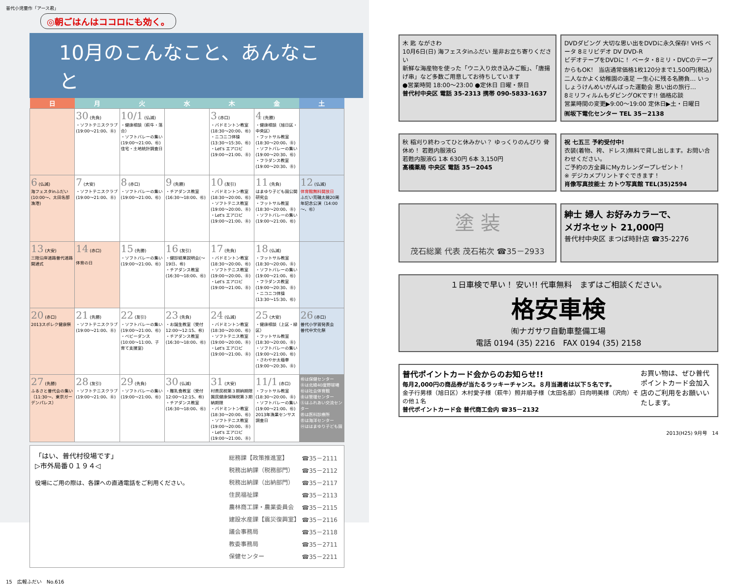普代小児童作「アース君」
◎朝ごはんはココロにも効く。
10月のこんなこと、あんなこと
| 日 | 月 | 火 | 水 | 木 | 金 | 土 |
| --- | --- | --- | --- | --- | --- | --- |
| | 30 (先負) ・ソフトテニスクラブ(19:00～21:00、Ⓑ) | 10/1 (仏滅) ・健康相談（萩牛・落合） ・ソフトバレーの集い(19:00～21:00、㊓) 住宅・土地統計調査日 | | 3 (赤口) ・バドミントン教室(18:30～20:00、㊓) ・ニコニコ体操(13:30～15:30、㊓) ・Let's エアロビ(19:00～21:00、Ⓑ) | 4 (先勝) ・健康相談（旭日区・中央区） ・フットサル教室(18:30～20:00、Ⓑ) ・ソフトバレーの集い(19:00～20:30、㊓) ・フラダンス教室(19:00～20:30、Ⓑ) | |
| 6 (仏滅) 海フェスタinふだい(10:00～、太田名部漁港) | 7 (大安) ・ソフトテニスクラブ(19:00～21:00、Ⓑ) | 8 (赤口) ・ソフトバレーの集い(19:00～21:00、㊓) | 9 (先勝) ・チアダンス教室(16:30～18:00、㊓) | 10 (友引) ・バドミントン教室(18:30～20:00、㊓) ・ソフトテニス教室(19:00～20:00、Ⓑ) ・Let's エアロビ(19:00～21:00、Ⓑ) | 11 (先負) はまゆり子ども園公開研究会 ・フットサル教室(18:30～20:00、Ⓑ) ・ソフトバレーの集い(19:00～21:00、㊓) | 12 (仏滅) 体育館無料開放日 ふだい荒磯太鼓20周年記念公演（14:00～、㊓） |
| 13 (大安) 三陸沿岸道路普代道路開通式 | 14 (赤口) 体育の日 | 15 (先勝) ・ソフトバレーの集い(19:00～21:00、㊓) | 16 (友引) ・健診結果説明会(～19日、㊗) ・チアダンス教室(16:30～18:00、㊓) | 17 (先負) ・バドミントン教室(18:30～20:00、㊓) ・ソフトテニス教室(19:00～20:00、Ⓑ) ・Let's エアロビ(19:00～21:00、Ⓑ) | 18 (仏滅) ・フットサル教室(18:30～20:00、Ⓑ) ・ソフトバレーの集い(19:00～21:00、㊓) ・フラダンス教室(19:00～20:30、Ⓑ) ・ニコニコ体操(13:30～15:30、㊓) | |
| 20 (赤口) 2013スポレク健康祭 | 21 (先勝) ・ソフトテニスクラブ(19:00～21:00、Ⓑ) | 22 (友引) ・ソフトバレーの集い(19:00～21:00、㊓) ・ベビーダンス(10:00～11:00、子育て支援室) | 23 (先負) ・お誕生教室（受付12:00～12:15、㊗) ・チアダンス教室(16:30～18:00、㊓) | 24 (仏滅) ・バドミントン教室(18:30～20:00、㊓) ・ソフトテニス教室(19:00～20:00、Ⓑ) ・Let's エアロビ(19:00～21:00、Ⓑ) | 25 (大安) ・健康相談（上区・緑区） ・フットサル教室(18:30～20:00、Ⓑ) ・ソフトバレーの集い(19:00～21:00、㊓) ・さわやか太極拳(19:00～20:30、Ⓑ) | 26 (赤口) 普代小学習発表会 普代中文化祭 |
| 27 (先勝) ふるさと普代会の集い（11:30～、東京ガーデンパレス） | 28 (友引) ・ソフトテニスクラブ(19:00～21:00、Ⓑ) | 29 (先負) ・ソフトバレーの集い(19:00～21:00、㊓) | 30 (仏滅) ・離乳食教室（受付12:00～12:15、㊗) ・チアダンス教室(16:30～18:00、㊓) | 31 (大安) 村県民税第３期納期限 国民健康保険税第３期納期限 ・バドミントン教室(18:30～20:00、㊓) ・ソフトテニス教室(19:00～20:00、Ⓑ) ・Let's エアロビ(19:00～21:00、Ⓑ) | 11/1 (赤口) ・フットサル教室(18:30～20:00、Ⓑ) ・ソフトバレーの集い(19:00～21:00、㊓) 2013年漁業センサス調査日 | ㊗は保健センター Ⓑは北緯40度野球場 ㊓は社会体育館 ㊎は管理センター Ⓢはふれあい交流センター ㊩は医科診療所 ㊧は海洋センター Ⓗははまゆり子ども園 |
「はい、普代村役場です」
▷市外局番０１９４◁
役場にご用の際は、各課への直通電話をご利用ください。
| 総務課【政策推進室】 | ☎35－2111 |
| 税務出納課（税務部門） | ☎35－2112 |
| 税務出納課（出納部門） | ☎35－2117 |
| 住民福祉課 | ☎35－2113 |
| 農林商工課・農業委員会 | ☎35－2115 |
| 建設水産課【震災復興室】 | ☎35－2116 |
| 議会事務局 | ☎35－2118 |
| 教委事務局 | ☎35－2711 |
| 保健センター | ☎35－2211 |
15　広報ふだい　No.616
木 匙 ながさわ
10月6日(日) 海フェスタinふだい 是非お立ち寄りください
新鮮な海産物を使った「ウニ入り炊き込みご飯」、「唐揚げ串」など多数ご用意してお待ちしています
●営業時間 18:00～23:00 ●定休日 日曜・祭日
普代村中央区 電話 35-2313 携帯 090-5833-1637
DVDダビング 大切な思い出をDVDに永久保存! VHS ベータ 8ミリビデオ DV DVD-R
ビデオテープをDVDに！ ベータ・8ミリ・DVCのテープからもOK！ 当店通常価格1枚120分まで1,500円(税込)
二人なかよく幼稚園の遠足 一生心に残る名勝負… いっしょうけんめいがんばった運動会 思い出の旅行…
8ミリフィルムもダビングOKです!! 価格応談
営業時間の変更▶9:00～19:00 定休日▶土・日曜日
㈲坂下電化センター TEL 35－2138
秋 稲刈り終わってひと休みかい？ ゆっくりのんびり 骨休め！ 若甦内服液G
若甦内服液G 1本 630円 6本 3,150円
髙橋薬局 中央区 電話 35－2045
祝 七五三 予約受付中!
衣装(着物、袴、ドレス)無料で貸し出します。お問い合わせください。
ご予約の方全員にMyカレンダープレゼント！
※ デジカメプリントすぐできます！
肖像写真技能士 カトウ写真館 TEL(35)2594
塗 装
茂石総業 代表 茂石祐次 ☎35－2933
紳士 婦人 お好みカラーで、
メガネセット 21,000円
普代村中央区 まつば時計店 ☎35-2276
１日車検で早い！ 安い!! 代車無料　まずはご相談ください。
格安車検
㈲ナガサワ自動車整備工場
電話 0194 (35) 2216　FAX 0194 (35) 2158
普代ポイントカード会からのお知らせ!!
毎月2,000円の商品券が当たるラッキーチャンス。８月当選者は以下５名です。
金子行男様（旭日区）木村愛子様（萩牛）照井順子様（太田名部）日向明美様（沢向）その他１名
普代ポイントカード会 普代商工会内 ☎35－2132
お買い物は、ぜひ普代ポイントカード会加入店のご利用をお願いいたします。
2013(H25) 9月号　14